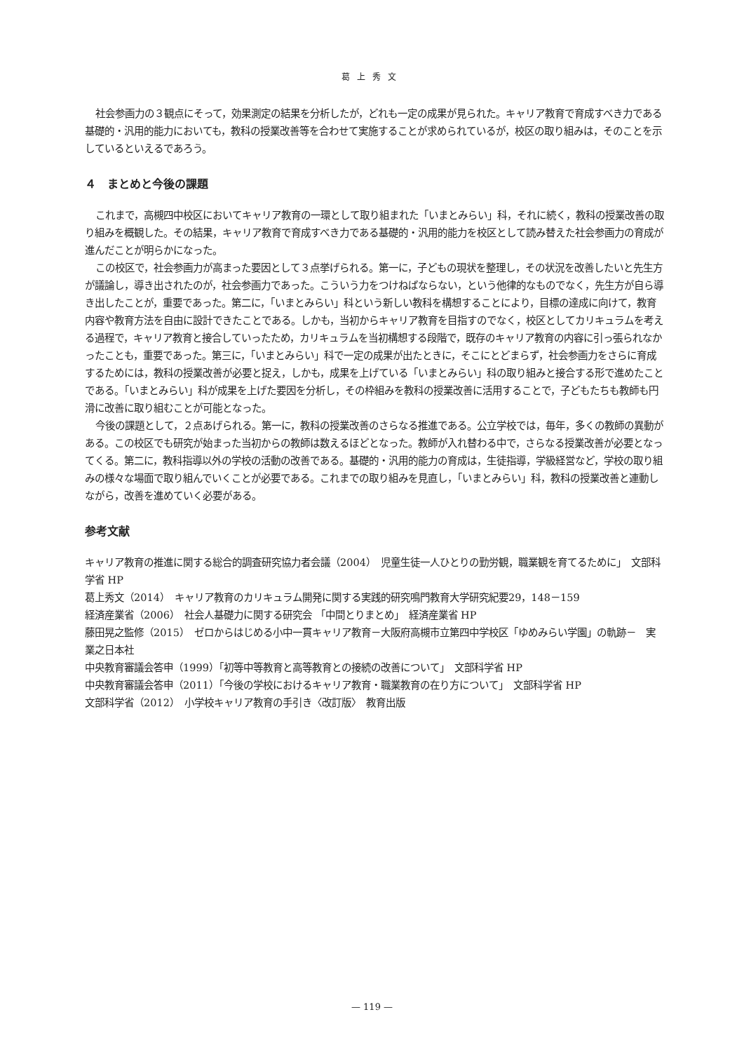葛上秀文
社会参画力の３観点にそって，効果測定の結果を分析したが，どれも一定の成果が見られた。キャリア教育で育成すべき力である基礎的・汎用的能力においても，教科の授業改善等を合わせて実施することが求められているが，校区の取り組みは，そのことを示しているといえるであろう。
４　まとめと今後の課題
これまで，高槻四中校区においてキャリア教育の一環として取り組まれた「いまとみらい」科，それに続く，教科の授業改善の取り組みを概観した。その結果，キャリア教育で育成すべき力である基礎的・汎用的能力を校区として読み替えた社会参画力の育成が進んだことが明らかになった。
この校区で，社会参画力が高まった要因として３点挙げられる。第一に，子どもの現状を整理し，その状況を改善したいと先生方が議論し，導き出されたのが，社会参画力であった。こういう力をつけねばならない，という他律的なものでなく，先生方が自ら導き出したことが，重要であった。第二に，「いまとみらい」科という新しい教科を構想することにより，目標の達成に向けて，教育内容や教育方法を自由に設計できたことである。しかも，当初からキャリア教育を目指すのでなく，校区としてカリキュラムを考える過程で，キャリア教育と接合していったため，カリキュラムを当初構想する段階で，既存のキャリア教育の内容に引っ張られなかったことも，重要であった。第三に，「いまとみらい」科で一定の成果が出たときに，そこにとどまらず，社会参画力をさらに育成するためには，教科の授業改善が必要と捉え，しかも，成果を上げている「いまとみらい」科の取り組みと接合する形で進めたことである。「いまとみらい」科が成果を上げた要因を分析し，その枠組みを教科の授業改善に活用することで，子どもたちも教師も円滑に改善に取り組むことが可能となった。
今後の課題として，２点あげられる。第一に，教科の授業改善のさらなる推進である。公立学校では，毎年，多くの教師の異動がある。この校区でも研究が始まった当初からの教師は数えるほどとなった。教師が入れ替わる中で，さらなる授業改善が必要となってくる。第二に，教科指導以外の学校の活動の改善である。基礎的・汎用的能力の育成は，生徒指導，学級経営など，学校の取り組みの様々な場面で取り組んでいくことが必要である。これまでの取り組みを見直し，「いまとみらい」科，教科の授業改善と連動しながら，改善を進めていく必要がある。
参考文献
キャリア教育の推進に関する総合的調査研究協力者会議（2004）　児童生徒一人ひとりの勤労観，職業観を育てるために」　文部科学省 HP
葛上秀文（2014）　キャリア教育のカリキュラム開発に関する実践的研究鳴門教育大学研究紀要29，148－159
経済産業省（2006）　社会人基礎力に関する研究会 「中間とりまとめ」　経済産業省 HP
藤田晃之監修（2015）　ゼロからはじめる小中一貫キャリア教育－大阪府高槻市立第四中学校区「ゆめみらい学園」の軌跡－　実業之日本社
中央教育審議会答申（1999）「初等中等教育と高等教育との接続の改善について」　文部科学省 HP
中央教育審議会答申（2011）「今後の学校におけるキャリア教育・職業教育の在り方について」　文部科学省 HP
文部科学省（2012）　小学校キャリア教育の手引き〈改訂版〉　教育出版
— 119 —